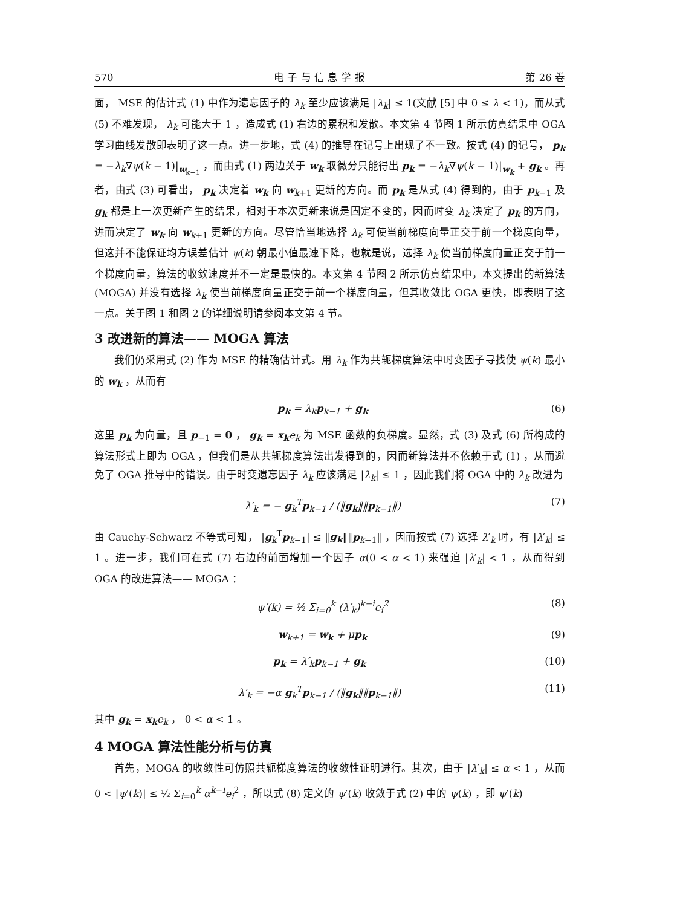570 电 子 与 信 息 学 报 第 26 卷
面， MSE 的估计式 (1) 中作为遗忘因子的 λ<sub>k</sub> 至少应该满足 |λ<sub>k</sub>| ≤ 1(文献 [5] 中 0 ≤ λ < 1)，而从式 (5) 不难发现， λ<sub>k</sub> 可能大于 1 ，造成式 (1) 右边的累积和发散。本文第 4 节图 1 所示仿真结果中 OGA 学习曲线发散即表明了这一点。进一步地，式 (4) 的推导在记号上出现了不一致。按式 (4) 的记号， p<sub>k</sub> = −λ<sub>k</sub>∇ψ(k − 1)|<sub>w<sub>k−1</sub></sub> ，而由式 (1) 两边关于 w<sub>k</sub> 取微分只能得出 p<sub>k</sub> = −λ<sub>k</sub>∇ψ(k − 1)|<sub>w<sub>k</sub></sub> + g<sub>k</sub> 。再者，由式 (3) 可看出， p<sub>k</sub> 决定着 w<sub>k</sub> 向 w<sub>k+1</sub> 更新的方向。而 p<sub>k</sub> 是从式 (4) 得到的，由于 p<sub>k−1</sub> 及 g<sub>k</sub> 都是上一次更新产生的结果，相对于本次更新来说是固定不变的，因而时变 λ<sub>k</sub> 决定了 p<sub>k</sub> 的方向，进而决定了 w<sub>k</sub> 向 w<sub>k+1</sub> 更新的方向。尽管恰当地选择 λ<sub>k</sub> 可使当前梯度向量正交于前一个梯度向量，但这并不能保证均方误差估计 ψ(k) 朝最小值最速下降，也就是说，选择 λ<sub>k</sub> 使当前梯度向量正交于前一个梯度向量，算法的收敛速度并不一定是最快的。本文第 4 节图 2 所示仿真结果中，本文提出的新算法 (MOGA) 并没有选择 λ<sub>k</sub> 使当前梯度向量正交于前一个梯度向量，但其收敛比 OGA 更快，即表明了这一点。关于图 1 和图 2 的详细说明请参阅本文第 4 节。
3 改进新的算法—— MOGA 算法
我们仍采用式 (2) 作为 MSE 的精确估计式。用 λ<sub>k</sub> 作为共轭梯度算法中时变因子寻找使 ψ(k) 最小的 w<sub>k</sub> ，从而有
p<sub>k</sub> = λ<sub>k</sub>p<sub>k−1</sub> + g<sub>k</sub> (6)
这里 p<sub>k</sub> 为向量，且 p<sub>−1</sub> = 0 ， g<sub>k</sub> = x<sub>k</sub> e<sub>k</sub> 为 MSE 函数的负梯度。显然，式 (3) 及式 (6) 所构成的算法形式上即为 OGA ，但我们是从共轭梯度算法出发得到的，因而新算法并不依赖于式 (1) ，从而避免了 OGA 推导中的错误。由于时变遗忘因子 λ<sub>k</sub> 应该满足 |λ<sub>k</sub>| ≤ 1 ，因此我们将 OGA 中的 λ<sub>k</sub> 改进为
λ′<sub>k</sub> = − g<sub>k</sub><sup>T</sup>p<sub>k−1</sub> / (‖g<sub>k</sub>‖‖p<sub>k−1</sub>‖) (7)
由 Cauchy-Schwarz 不等式可知， |g<sub>k</sub><sup>T</sup>p<sub>k−1</sub>| ≤ ‖g<sub>k</sub>‖‖p<sub>k−1</sub>‖ ，因而按式 (7) 选择 λ′<sub>k</sub> 时，有 |λ′<sub>k</sub>| ≤ 1 。进一步，我们可在式 (7) 右边的前面增加一个因子 α(0 < α < 1) 来强迫 |λ′<sub>k</sub>| < 1 ，从而得到 OGA 的改进算法—— MOGA ：
ψ′(k) = ½ Σ<sub>i=0</sub><sup>k</sup> (λ′<sub>k</sub>)<sup>k−i</sup>e<sub>i</sub><sup>2</sup> (8)
w<sub>k+1</sub> = w<sub>k</sub> + μp<sub>k</sub> (9)
p<sub>k</sub> = λ′<sub>k</sub>p<sub>k−1</sub> + g<sub>k</sub> (10)
λ′<sub>k</sub> = −α g<sub>k</sub><sup>T</sup>p<sub>k−1</sub> / (‖g<sub>k</sub>‖‖p<sub>k−1</sub>‖) (11)
其中 g<sub>k</sub> = x<sub>k</sub> e<sub>k</sub> ， 0 < α < 1 。
4 MOGA 算法性能分析与仿真
首先，MOGA 的收敛性可仿照共轭梯度算法的收敛性证明进行。其次，由于 |λ′<sub>k</sub>| ≤ α < 1 ，从而 0 < |ψ′(k)| ≤ ½ Σ<sub>i=0</sub><sup>k</sup> α<sup>k−i</sup>e<sub>i</sub><sup>2</sup> ，所以式 (8) 定义的 ψ′(k) 收敛于式 (2) 中的 ψ(k) ，即 ψ′(k)